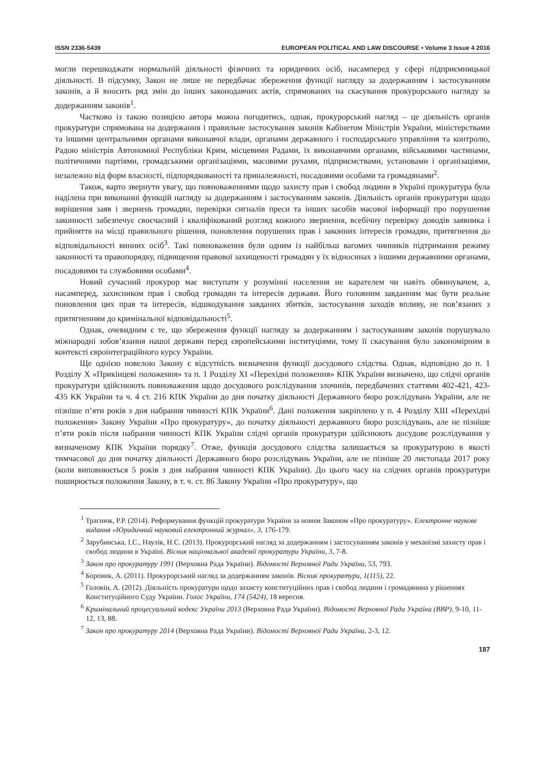ISSN 2336-5439 EUROPEAN POLITICAL AND LAW DISCOURSE • Volume 3 Issue 4 2016
могли перешкоджати нормальній діяльності фізичних та юридичних осіб, насамперед у сфері підприємницької діяльності. В підсумку, Закон не лише не передбачає збереження функції нагляду за додержанням і застосуванням законів, а й вносить ряд змін до інших законодавчих актів, спрямованих на скасування прокурорського нагляду за додержанням законів<sup>1</sup>.
Частково із такою позицією автора можна погодитись, однак, прокурорський нагляд – це діяльність органів прокуратури спрямована на додержання і правильне застосування законів Кабінетом Міністрів України, міністерствами та іншими центральними органами виконавчої влади, органами державного і господарського управління та контролю, Радою міністрів Автономної Республіки Крим, місцевими Радами, їх виконавчими органами, військовими частинами, політичними партіями, громадськими організаціями, масовими рухами, підприємствами, установами і організаціями, незалежно від форм власності, підпорядкованості та приналежності, посадовими особами та громадянами<sup>2</sup>.
Також, варто звернути увагу, що повноваженнями щодо захисту прав і свобод людини в Україні прокуратура була наділена при виконанні функцій нагляду за додержанням і застосуванням законів. Діяльність органів прокуратури щодо вирішення заяв і звернень громадян, перевірки сигналів преси та інших засобів масової інформації про порушення законності забезпечує своєчасний і кваліфікований розгляд кожного звернення, всебічну перевірку доводів заявника і прийняття на місці правильного рішення, поновлення порушених прав і законних інтересів громадян, притягнення до відповідальності винних осіб<sup>3</sup>. Такі повноваження були одним із найбільш вагомих чинників підтримання режиму законності та правопорядку, підвищення правової захищеності громадян у їх відносинах з іншими державними органами, посадовими та службовими особами<sup>4</sup>.
Новий сучасний прокурор має виступати у розумінні населення не карателем чи навіть обвинувачем, а, насамперед, захисником прав і свобод громадян та інтересів держави. Його головним завданням має бути реальне поновлення цих прав та інтересів, відшкодування завданих збитків, застосування заходів впливу, не пов’язаних з притягненням до кримінальної відповідальності<sup>5</sup>.
Однак, очевидним є те, що збереження функції нагляду за додержанням і застосуванням законів порушувало міжнародні зобов’язання нашої держави перед європейськими інституціями, тому її скасування було закономірним в контексті євроінтеграційного курсу України.
Ще однією новелою Закону є відсутність визначення функції досудового слідства. Однак, відповідно до п. 1 Розділу X «Прикінцеві положення» та п. 1 Розділу XI «Перехідні положення» КПК України визначено, що слідчі органів прокуратури здійснюють повноваження щодо досудового розслідування злочинів, передбачених статтями 402-421, 423-435 КК України та ч. 4 ст. 216 КПК України до дня початку діяльності Державного бюро розслідувань України, але не пізніше п’яти років з дня набрання чинності КПК України<sup>6</sup>. Дані положення закріплено у п. 4 Розділу XIII «Перехідні положення» Закону України «Про прокуратуру», до початку діяльності державного бюро розслідувань, але не пізніше п’яти років після набрання чинності КПК України слідчі органів прокуратури здійснюють досудове розслідування у визначеному КПК України порядку<sup>7</sup>. Отже, функція досудового слідства залишається за прокуратурою в якості тимчасової до дня початку діяльності Державного бюро розслідувань України, але не пізніше 20 листопада 2017 року (коли виповнюється 5 років з дня набрання чинності КПК України). До цього часу на слідчих органів прокуратури поширюється положення Закону, в т. ч. ст. 86 Закону України «Про прокуратуру», що
<sup>1</sup> Трагнюк, Р.Р. (2014). Реформування функцій прокуратури України за новим Законом «Про прокуратуру». Електронне наукове видання «Юридичний науковий електронний журнал», 3, 176-179.
<sup>2</sup> Зарубинська, І.С., Наулік, Н.С. (2013). Прокурорський нагляд за додержанням і застосуванням законів у механізмі захисту прав і свобод людини в Україні. Вісник національної академії прокуратури України, 3, 7-8.
<sup>3</sup> Закон про прокуратуру 1991 (Верховна Рада України). Відомості Верховної Ради України, 53, 793.
<sup>4</sup> Боровик, А. (2011). Прокурорський нагляд за додержанням законів. Вісник прокуратури, 1(115), 22.
<sup>5</sup> Головін, А. (2012). Діяльність прокуратури щодо захисту конституційних прав і свобод людини і громадянина у рішеннях Конституційного Суду України. Голос України, 174 (5424), 18 вересня.
<sup>6</sup> Кримінальний процесуальний кодекс України 2013 (Верховна Рада України). Відомості Верховної Ради України (ВВР), 9-10, 11-12, 13, 88.
<sup>7</sup> Закон про прокуратуру 2014 (Верховна Рада України). Відомості Верховної Ради України, 2-3, 12.
187